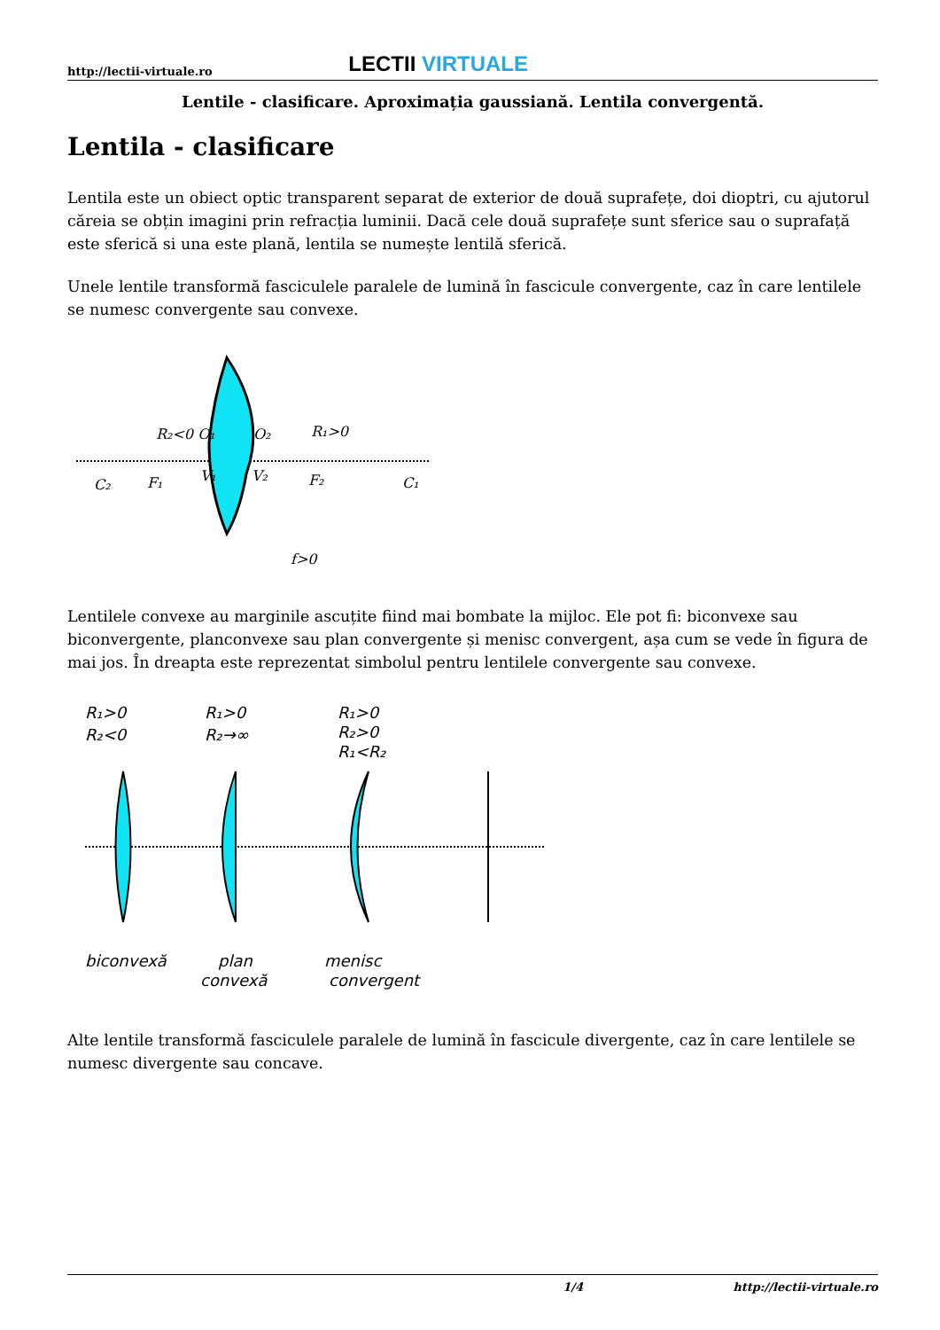http://lectii-virtuale.ro LECTII VIRTUALE
Lentile - clasificare. Aproximația gaussiană. Lentila convergentă.
Lentila - clasificare
Lentila este un obiect optic transparent separat de exterior de două suprafețe, doi dioptri, cu ajutorul căreia se obțin imagini prin refracția luminii. Dacă cele două suprafețe sunt sferice sau o suprafață este sferică si una este plană, lentila se numește lentilă sferică.
Unele lentile transformă fasciculele paralele de lumină în fascicule convergente, caz în care lentilele se numesc convergente sau convexe.
R₂<0 O₁
O₂
R₁>0
C₂
F₁
V₁
V₂
F₂
C₁
f>0
Lentilele convexe au marginile ascuțite fiind mai bombate la mijloc. Ele pot fi: biconvexe sau biconvergente, planconvexe sau plan convergente și menisc convergent, așa cum se vede în figura de mai jos. În dreapta este reprezentat simbolul pentru lentilele convergente sau convexe.
R₁>0
R₂<0
R₁>0
R₂→∞
R₁>0
R₂>0
R₁<R₂
biconvexă
plan
convexă
menisc
convergent
Alte lentile transformă fasciculele paralele de lumină în fascicule divergente, caz în care lentilele se numesc divergente sau concave.
1/4 http://lectii-virtuale.ro